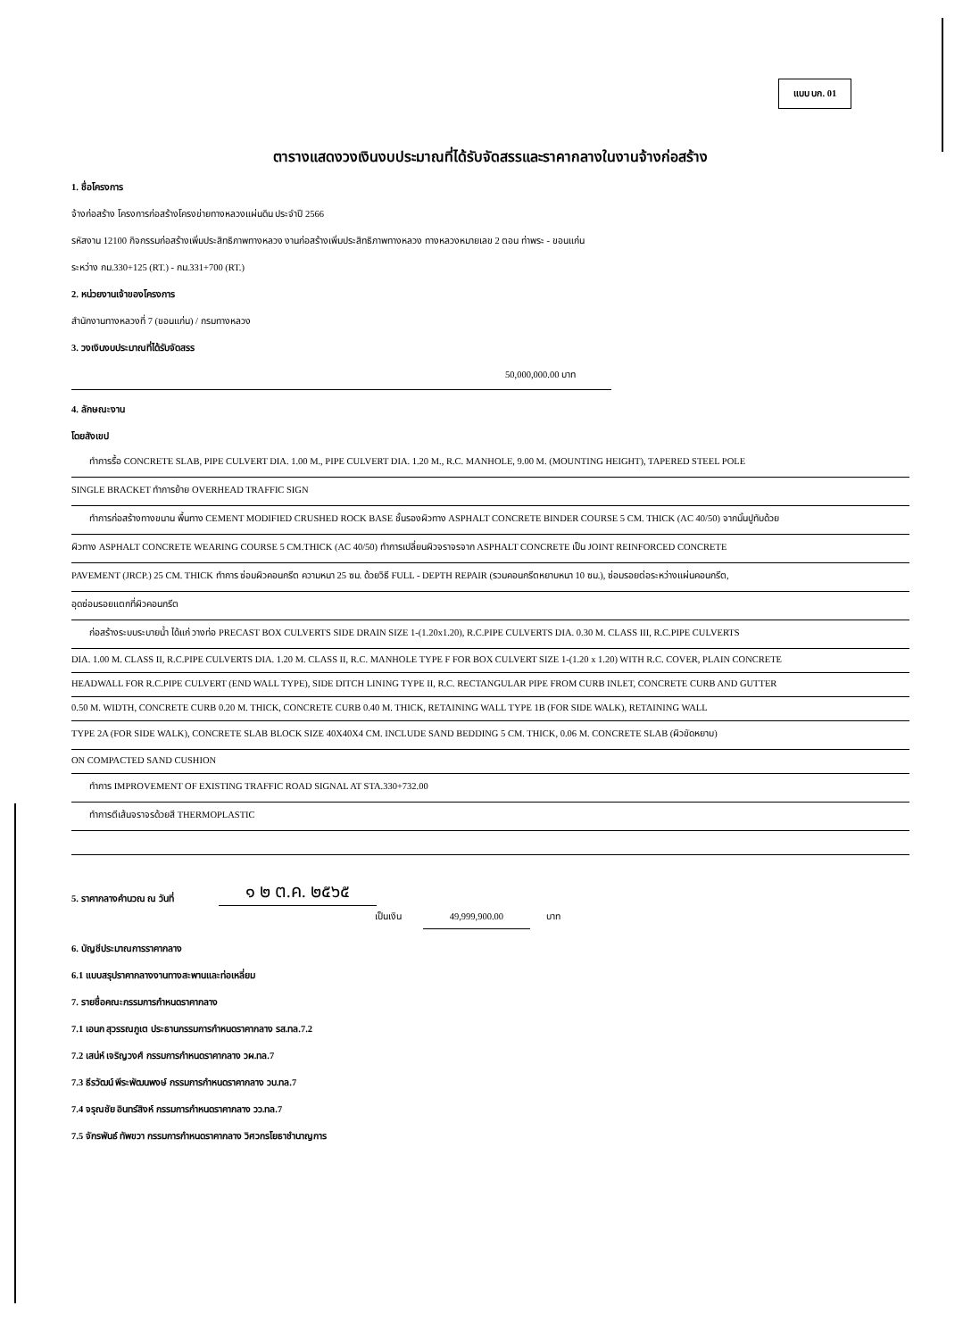แบบ บก. 01
ตารางแสดงวงเงินงบประมาณที่ได้รับจัดสรรและราคากลางในงานจ้างก่อสร้าง
1. ชื่อโครงการ
จ้างก่อสร้าง โครงการก่อสร้างโครงข่ายทางหลวงแผ่นดิน ประจำปี 2566
รหัสงาน 12100 กิจกรรมก่อสร้างเพิ่มประสิทธิภาพทางหลวง งานก่อสร้างเพิ่มประสิทธิภาพทางหลวง ทางหลวงหมายเลข 2 ตอน ท่าพระ - ขอนแก่น
ระหว่าง กม.330+125 (RT.) - กม.331+700 (RT.)
2. หน่วยงานเจ้าของโครงการ
สำนักงานทางหลวงที่ 7 (ขอนแก่น) / กรมทางหลวง
3. วงเงินงบประมาณที่ได้รับจัดสรร
50,000,000.00 บาท
4. ลักษณะงาน
โดยสังเขป
ทำการรื้อ CONCRETE SLAB, PIPE CULVERT DIA. 1.00 M., PIPE CULVERT DIA. 1.20 M., R.C. MANHOLE, 9.00 M. (MOUNTING HEIGHT), TAPERED STEEL POLE
SINGLE BRACKET ทำการย้าย OVERHEAD TRAFFIC SIGN
ทำการก่อสร้างทางขนาน พื้นทาง CEMENT MODIFIED CRUSHED ROCK BASE ชั้นรองผิวทาง ASPHALT CONCRETE BINDER COURSE 5 CM. THICK (AC 40/50) จากนั้นปูทับด้วย
ผิวทาง ASPHALT CONCRETE WEARING COURSE 5 CM.THICK (AC 40/50) ทำการเปลี่ยนผิวจราจรจาก ASPHALT CONCRETE เป็น JOINT REINFORCED CONCRETE
PAVEMENT (JRCP.) 25 CM. THICK ทำการ ซ่อมผิวคอนกรีต ความหนา 25 ซม. ด้วยวิธี FULL - DEPTH REPAIR (รวมคอนกรีตหยาบหนา 10 ซม.), ซ่อมรอยต่อระหว่างแผ่นคอนกรีต,
อุดซ่อมรอยแตกที่ผิวคอนกรีต
ก่อสร้างระบบระบายน้ำ ได้แก่ วางท่อ PRECAST BOX CULVERTS SIDE DRAIN SIZE 1-(1.20x1.20), R.C.PIPE CULVERTS DIA. 0.30 M. CLASS III, R.C.PIPE CULVERTS
DIA. 1.00 M. CLASS II, R.C.PIPE CULVERTS DIA. 1.20 M. CLASS II, R.C. MANHOLE TYPE F FOR BOX CULVERT SIZE 1-(1.20 x 1.20) WITH R.C. COVER, PLAIN CONCRETE
HEADWALL FOR R.C.PIPE CULVERT (END WALL TYPE), SIDE DITCH LINING TYPE II, R.C. RECTANGULAR PIPE FROM CURB INLET, CONCRETE CURB AND GUTTER
0.50 M. WIDTH, CONCRETE CURB 0.20 M. THICK, CONCRETE CURB 0.40 M. THICK, RETAINING WALL TYPE 1B (FOR SIDE WALK), RETAINING WALL
TYPE 2A (FOR SIDE WALK), CONCRETE SLAB BLOCK SIZE 40X40X4 CM. INCLUDE SAND BEDDING 5 CM. THICK, 0.06 M. CONCRETE SLAB (ผิวขัดหยาบ)
ON COMPACTED SAND CUSHION
ทำการ IMPROVEMENT OF EXISTING TRAFFIC ROAD SIGNAL AT STA.330+732.00
ทำการตีเส้นจราจรด้วยสี THERMOPLASTIC
5. ราคากลางคำนวณ ณ วันที่ ๑ ๒ ต.ค. ๒๕๖๕
เป็นเงิน 49,999,900.00 บาท
6. บัญชีประมาณการราคากลาง
6.1 แบบสรุปราคากลางงานทางสะพานและท่อเหลี่ยม
7. รายชื่อคณะกรรมการกำหนดราคากลาง
7.1 เอนก สุวรรณภูเต ประธานกรรมการกำหนดราคากลาง รส.ทล.7.2
7.2 เสน่ห์ เจริญวงศ์ กรรมการกำหนดราคากลาง วผ.ทล.7
7.3 ธีรวัฒน์ พีระพัฒนพงษ์ กรรมการกำหนดราคากลาง วบ.ทล.7
7.4 จรุณชัย อินทร์สิงห์ กรรมการกำหนดราคากลาง วว.ทล.7
7.5 จักรพันธ์ ทัพขวา กรรมการกำหนดราคากลาง วิศวกรโยธาชำนาญการ